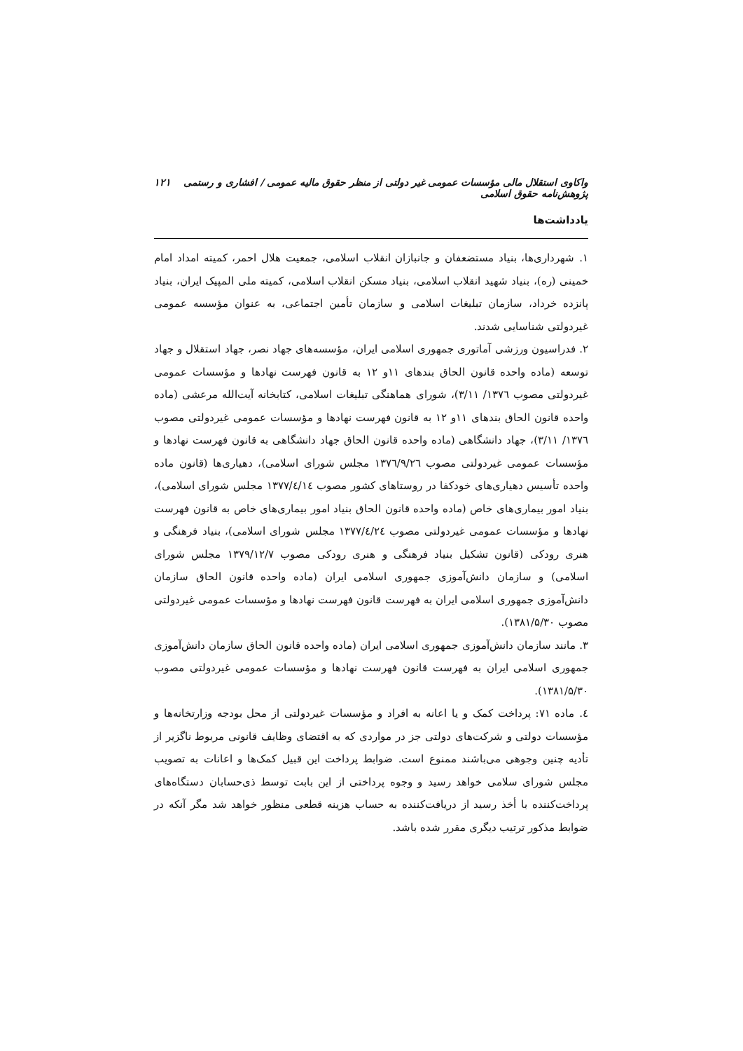واکاوی استقلال مالی مؤسسات عمومی غیر دولتی از منظر حقوق مالیه عمومی / افشاری و رستمی پژوهش‌نامه حقوق اسلامی ۱۲۱
یادداشت‌ها
۱. شهرداری‌ها، بنیاد مستضعفان و جانبازان انقلاب اسلامی، جمعیت هلال احمر، کمیته امداد امام خمینی (ره)، بنیاد شهید انقلاب اسلامی، بنیاد مسکن انقلاب اسلامی، کمیته ملی المپیک ایران، بنیاد پانزده خرداد، سازمان تبلیغات اسلامی و سازمان تأمین اجتماعی، به عنوان مؤسسه عمومی غیردولتی شناسایی شدند.
۲. فدراسیون ورزشی آماتوری جمهوری اسلامی ایران، مؤسسه‌های جهاد نصر، جهاد استقلال و جهاد توسعه (ماده واحده قانون الحاق بندهای ۱۱و ۱۲ به قانون فهرست نهادها و مؤسسات عمومی غیردولتی مصوب ۱۳۷٦/ ۳/۱۱)، شورای هماهنگی تبلیغات اسلامی، کتابخانه آیت‌الله مرعشی (ماده واحده قانون الحاق بندهای ۱۱و ۱۲ به قانون فهرست نهادها و مؤسسات عمومی غیردولتی مصوب ۱۳۷٦/ ۳/۱۱)، جهاد دانشگاهی (ماده واحده قانون الحاق جهاد دانشگاهی به قانون فهرست نهادها و مؤسسات عمومی غیردولتی مصوب ۱۳۷٦/۹/۲٦ مجلس شورای اسلامی)، دهیاری‌ها (قانون ماده واحده تأسیس دهیاری‌های خودکفا در روستاهای کشور مصوب ۱۳۷۷/٤/۱٤ مجلس شورای اسلامی)، بنیاد امور بیماری‌های خاص (ماده واحده قانون الحاق بنیاد امور بیماری‌های خاص به قانون فهرست نهادها و مؤسسات عمومی غیردولتی مصوب ۱۳۷۷/٤/۲٤ مجلس شورای اسلامی)، بنیاد فرهنگی و هنری رودکی (قانون تشکیل بنیاد فرهنگی و هنری رودکی مصوب ۱۳۷۹/۱۲/۷ مجلس شورای اسلامی) و سازمان دانش‌آموزی جمهوری اسلامی ایران (ماده واحده قانون الحاق سازمان دانش‌آموزی جمهوری اسلامی ایران به فهرست قانون فهرست نهادها و مؤسسات عمومی غیردولتی مصوب ۱۳۸۱/۵/۳۰).
۳. مانند سازمان دانش‌آموزی جمهوری اسلامی ایران (ماده واحده قانون الحاق سازمان دانش‌آموزی جمهوری اسلامی ایران به فهرست قانون فهرست نهادها و مؤسسات عمومی غیردولتی مصوب ۱۳۸۱/۵/۳۰).
٤. ماده ۷۱: پرداخت کمک و یا اعانه به افراد و مؤسسات غیردولتی از محل بودجه وزارتخانه‌ها و مؤسسات دولتی و شرکت‌های دولتی جز در مواردی که به اقتضای وظایف قانونی مربوط ناگزیر از تأدیه چنین وجوهی می‌باشند ممنوع است. ضوابط پرداخت این قبیل کمک‌ها و اعانات به تصویب مجلس شورای سلامی خواهد رسید و وجوه پرداختی از این بابت توسط ذی‌حسابان دستگاه‌های پرداخت‌کننده با أخذ رسید از دریافت‌کننده به حساب هزینه قطعی منظور خواهد شد مگر آنکه در ضوابط مذکور ترتیب دیگری مقرر شده باشد.